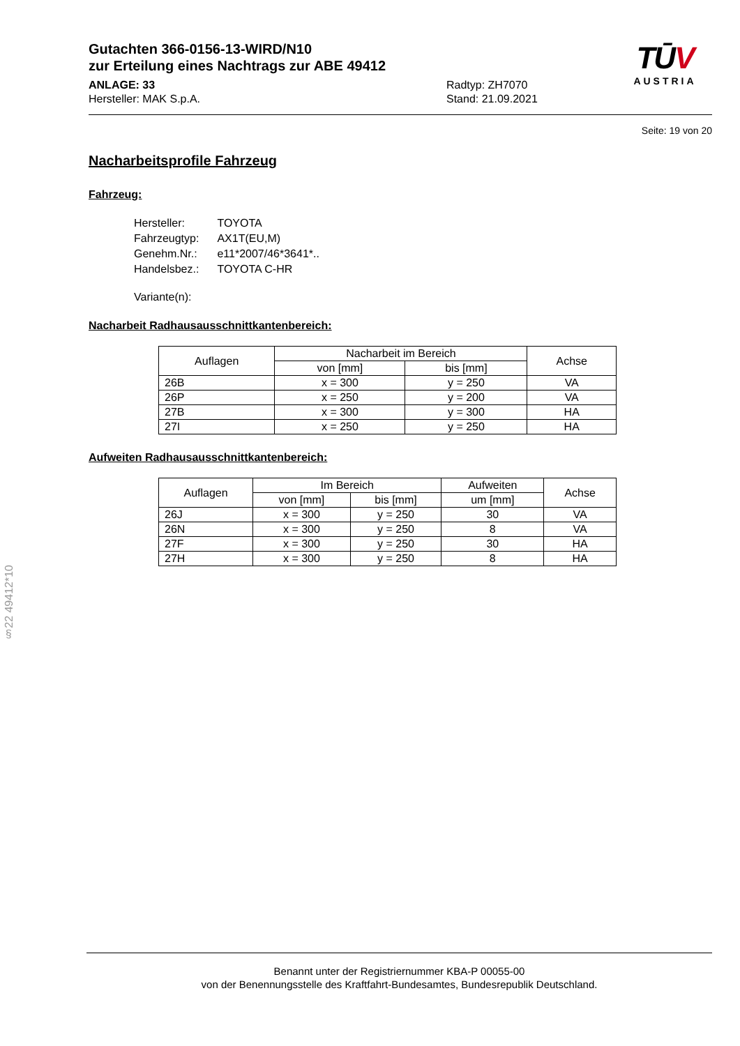Gutachten 366-0156-13-WIRD/N10
zur Erteilung eines Nachtrags zur ABE 49412
ANLAGE: 33
Hersteller: MAK S.p.A.
Radtyp: ZH7070
Stand: 21.09.2021
TŪV
AUSTRIA
Seite: 19 von 20
Nacharbeitsprofile Fahrzeug
Fahrzeug:
| Hersteller: | TOYOTA |
| Fahrzeugtyp: | AX1T(EU,M) |
| Genehm.Nr.: | e11*2007/46*3641*.. |
| Handelsbez.: | TOYOTA C-HR |
| Variante(n): | |
Nacharbeit Radhausausschnittkantenbereich:
| Auflagen | Nacharbeit im Bereich | | Achse |
| --- | --- | --- | --- |
| | von [mm] | bis [mm] | |
| 26B | x = 300 | y = 250 | VA |
| 26P | x = 250 | y = 200 | VA |
| 27B | x = 300 | y = 300 | HA |
| 27I | x = 250 | y = 250 | HA |
Aufweiten Radhausausschnittkantenbereich:
| Auflagen | Im Bereich | | Aufweiten | Achse |
| --- | --- | --- | --- | --- |
| | von [mm] | bis [mm] | um [mm] | |
| 26J | x = 300 | y = 250 | 30 | VA |
| 26N | x = 300 | y = 250 | 8 | VA |
| 27F | x = 300 | y = 250 | 30 | HA |
| 27H | x = 300 | y = 250 | 8 | HA |
§22 49412*10
Benannt unter der Registriernummer KBA-P 00055-00
von der Benennungsstelle des Kraftfahrt-Bundesamtes, Bundesrepublik Deutschland.